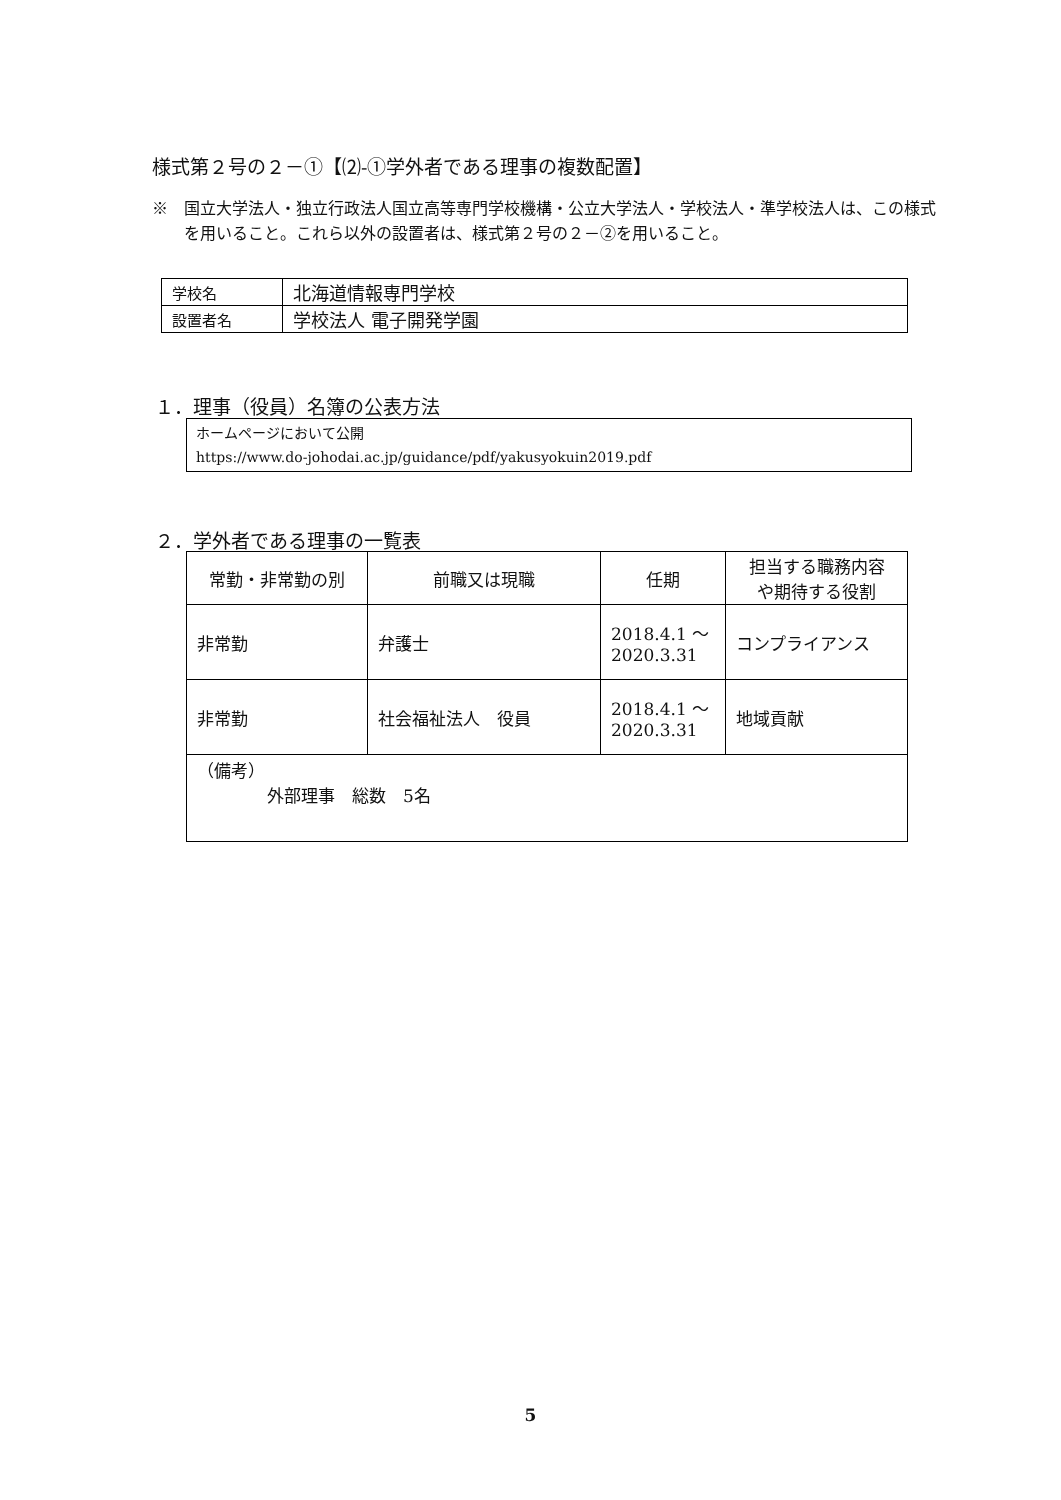様式第２号の２－①【⑵-①学外者である理事の複数配置】
※　国立大学法人・独立行政法人国立高等専門学校機構・公立大学法人・学校法人・準学校法人は、この様式を用いること。これら以外の設置者は、様式第２号の２－②を用いること。
| 学校名 | 北海道情報専門学校 |
| 設置者名 | 学校法人 電子開発学園 |
１．理事（役員）名簿の公表方法
ホームページにおいて公開
https://www.do-johodai.ac.jp/guidance/pdf/yakusyokuin2019.pdf
２．学外者である理事の一覧表
| 常勤・非常勤の別 | 前職又は現職 | 任期 | 担当する職務内容 や期待する役割 |
| --- | --- | --- | --- |
| 非常勤 | 弁護士 | 2018.4.1 ～ 2020.3.31 | コンプライアンス |
| 非常勤 | 社会福祉法人 役員 | 2018.4.1 ～ 2020.3.31 | 地域貢献 |
| （備考） 外部理事 総数 5名 | | | |
5